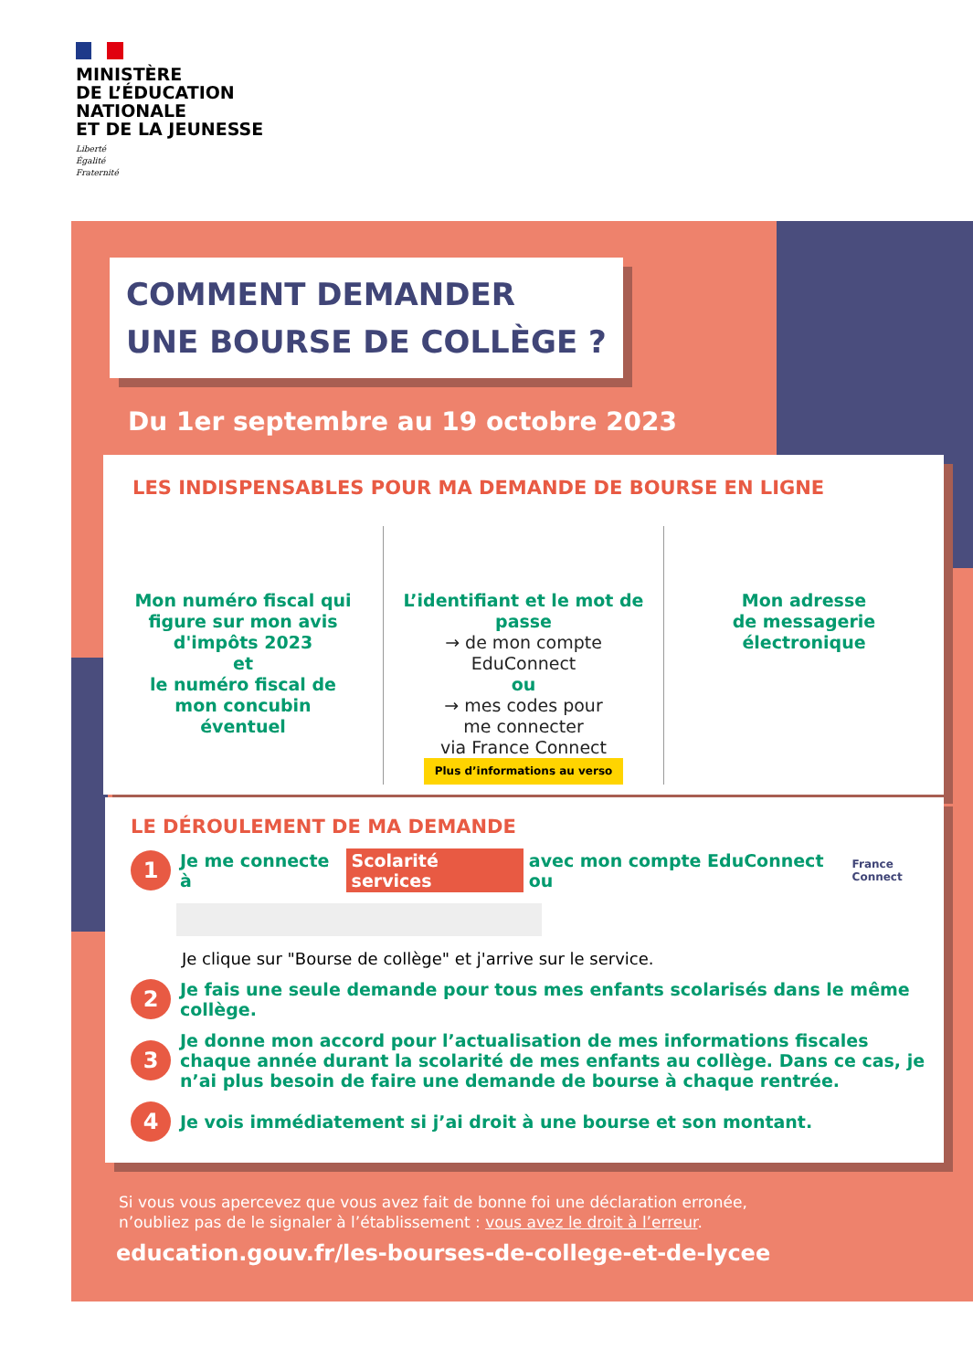MINISTÈRE
DE L’ÉDUCATION
NATIONALE
ET DE LA JEUNESSE
Liberté
Égalité
Fraternité
COMMENT DEMANDER
UNE BOURSE DE COLLÈGE ?
Du 1er septembre au 19 octobre 2023
LES INDISPENSABLES POUR MA DEMANDE DE BOURSE EN LIGNE
Mon numéro fiscal qui
figure sur mon avis
d'impôts 2023
et
le numéro fiscal de
mon concubin
éventuel
L’identifiant et le mot de passe
→ de mon compte
EduConnect
ou
→ mes codes pour
me connecter
via France Connect
Plus d’informations au verso
Mon adresse
de messagerie
électronique
LE DÉROULEMENT DE MA DEMANDE
1 Je me connecte à Scolarité services avec mon compte EduConnect ou France Connect
Je clique sur "Bourse de collège" et j'arrive sur le service.
2 Je fais une seule demande pour tous mes enfants scolarisés dans le même collège.
3 Je donne mon accord pour l’actualisation de mes informations fiscales chaque année durant la scolarité de mes enfants au collège. Dans ce cas, je n’ai plus besoin de faire une demande de bourse à chaque rentrée.
4 Je vois immédiatement si j’ai droit à une bourse et son montant.
Si vous vous apercevez que vous avez fait de bonne foi une déclaration erronée,
n’oubliez pas de le signaler à l’établissement : vous avez le droit à l’erreur.
education.gouv.fr/les-bourses-de-college-et-de-lycee